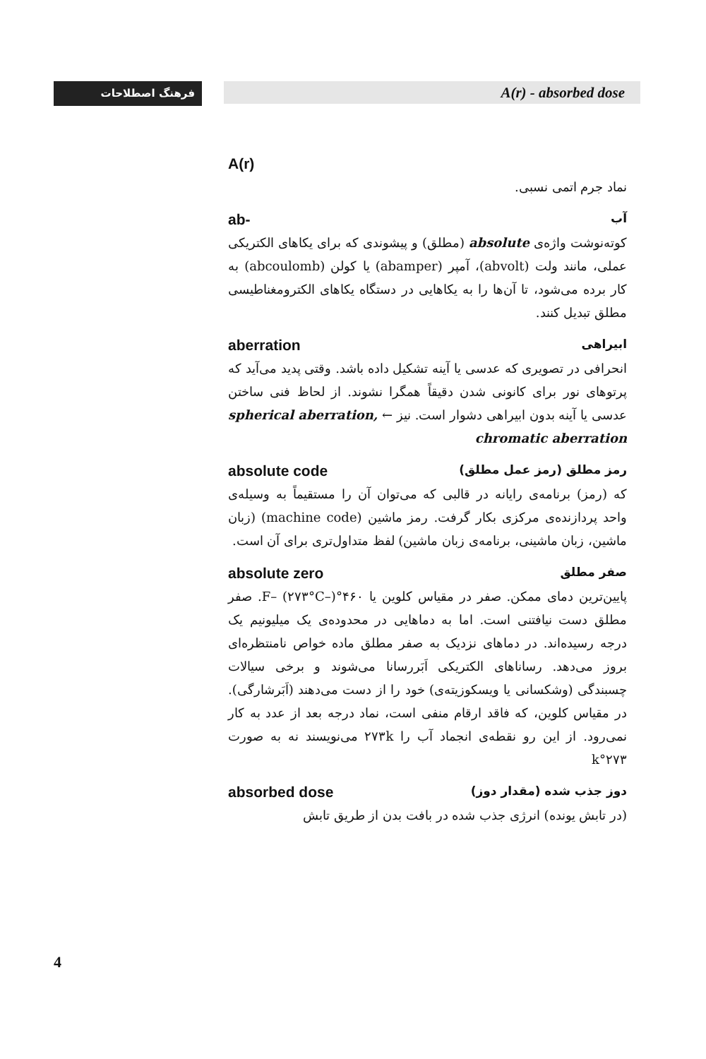فرهنگ اصطلاحات A(r) - absorbed dose
A(r)
نماد جرم اتمی نسبی.
ab- آب
کوته‌نوشت واژه‌ی absolute (مطلق) و پیشوندی که برای یکاهای الکتریکی عملی، مانند ولت (abvolt)، آمپر (abamper) یا کولن (abcoulomb) به کار برده می‌شود، تا آن‌ها را به یکاهایی در دستگاه یکاهای الکترومغناطیسی مطلق تبدیل کنند.
aberration ابیراهی
انحرافی در تصویری که عدسی یا آینه تشکیل داده باشد. وقتی پدید می‌آید که پرتوهای نور برای کانونی شدن دقیقاً همگرا نشوند. از لحاظ فنی ساختن عدسی یا آینه بدون ابیراهی دشوار است. نیز ← spherical aberration, chromatic aberration
absolute code رمز مطلق (رمز عمل مطلق)
که (رمز) برنامه‌ی رایانه در قالبی که می‌توان آن را مستقیماً به وسیله‌ی واحد پردازنده‌ی مرکزی بکار گرفت. رمز ماشین (machine code) (زبان ماشین، زبان ماشینی، برنامه‌ی زبان ماشین) لفظ متداول‌تری برای آن است.
absolute zero صفر مطلق
پایین‌ترین دمای ممکن. صفر در مقیاس کلوین یا ۴۶۰°F– (۲۷۳°C–). صفر مطلق دست نیافتنی است. اما به دماهایی در محدوده‌ی یک میلیونیم یک درجه رسیده‌اند. در دماهای نزدیک به صفر مطلق ماده خواص نامنتظره‌ای بروز می‌دهد. رساناهای الکتریکی اَبَررسانا می‌شوند و برخی سیالات چسبندگی (وشکسانی یا ویسکوزیته‌ی) خود را از دست می‌دهند (اَبَرشارگی). در مقیاس کلوین، که فاقد ارقام منفی است، نماد درجه بعد از عدد به کار نمی‌رود. از این رو نقطه‌ی انجماد آب را ۲۷۳k می‌نویسند نه به صورت ۲۷۳°k
absorbed dose دوز جذب شده (مقدار دوز)
(در تابش یونده) انرژی جذب شده در بافت بدن از طریق تابش
4